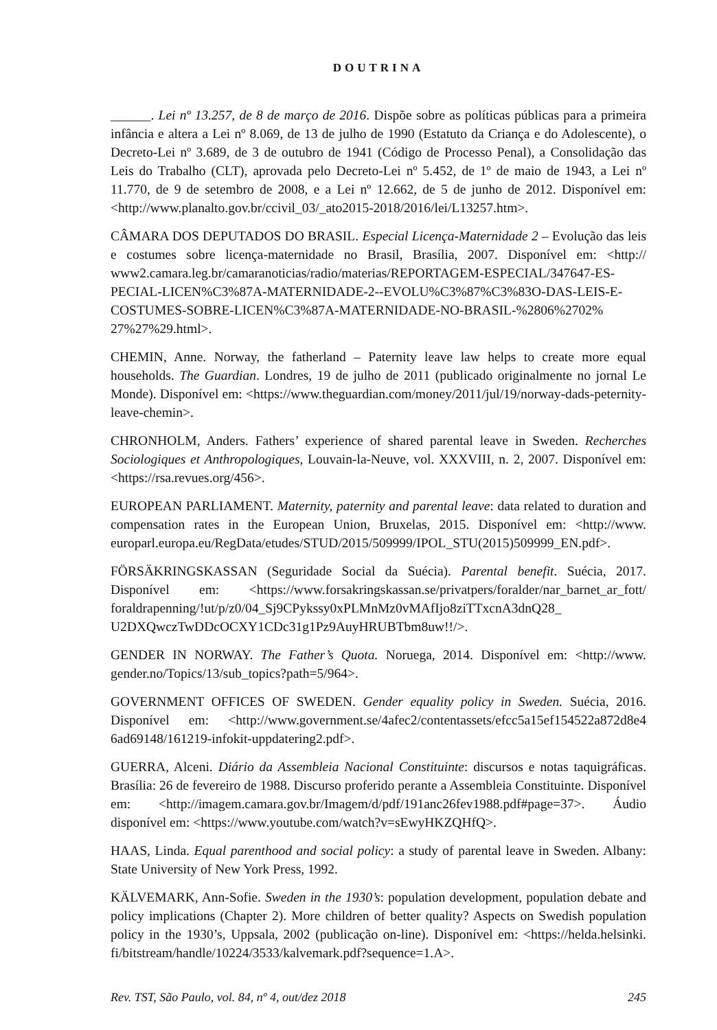DOUTRINA
______. Lei nº 13.257, de 8 de março de 2016. Dispõe sobre as políticas públicas para a primeira infância e altera a Lei nº 8.069, de 13 de julho de 1990 (Estatuto da Criança e do Adolescente), o Decreto-Lei nº 3.689, de 3 de outubro de 1941 (Código de Processo Penal), a Consolidação das Leis do Trabalho (CLT), aprovada pelo Decreto-Lei nº 5.452, de 1º de maio de 1943, a Lei nº 11.770, de 9 de setembro de 2008, e a Lei nº 12.662, de 5 de junho de 2012. Disponível em: <http://www.planalto.gov.br/ccivil_03/_ato2015-2018/2016/lei/L13257.htm>.
CÂMARA DOS DEPUTADOS DO BRASIL. Especial Licença-Maternidade 2 – Evolução das leis e costumes sobre licença-maternidade no Brasil, Brasília, 2007. Disponível em: <http:// www2.camara.leg.br/camaranoticias/radio/materias/REPORTAGEM-ESPECIAL/347647-ES-PECIAL-LICEN%C3%87A-MATERNIDADE-2--EVOLU%C3%87%C3%83O-DAS-LEIS-E-COSTUMES-SOBRE-LICEN%C3%87A-MATERNIDADE-NO-BRASIL-%2806%2702% 27%27%29.html>.
CHEMIN, Anne. Norway, the fatherland – Paternity leave law helps to create more equal households. The Guardian. Londres, 19 de julho de 2011 (publicado originalmente no jornal Le Monde). Disponível em: <https://www.theguardian.com/money/2011/jul/19/norway-dads-peternity-leave-chemin>.
CHRONHOLM, Anders. Fathers’ experience of shared parental leave in Sweden. Recherches Sociologiques et Anthropologiques, Louvain-la-Neuve, vol. XXXVIII, n. 2, 2007. Disponível em: <https://rsa.revues.org/456>.
EUROPEAN PARLIAMENT. Maternity, paternity and parental leave: data related to duration and compensation rates in the European Union, Bruxelas, 2015. Disponível em: <http://www. europarl.europa.eu/RegData/etudes/STUD/2015/509999/IPOL_STU(2015)509999_EN.pdf>.
FÖRSÄKRINGSKASSAN (Seguridade Social da Suécia). Parental benefit. Suécia, 2017. Disponível em: <https://www.forsakringskassan.se/privatpers/foralder/nar_barnet_ar_fott/ foraldrapenning/!ut/p/z0/04_Sj9CPykssy0xPLMnMz0vMAfIjo8ziTTxcnA3dnQ28_ U2DXQwczTwDDcOCXY1CDc31g1Pz9AuyHRUBTbm8uw!!/>.
GENDER IN NORWAY. The Father’s Quota. Noruega, 2014. Disponível em: <http://www. gender.no/Topics/13/sub_topics?path=5/964>.
GOVERNMENT OFFICES OF SWEDEN. Gender equality policy in Sweden. Suécia, 2016. Disponível em: <http://www.government.se/4afec2/contentassets/efcc5a15ef154522a872d8e4 6ad69148/161219-infokit-uppdatering2.pdf>.
GUERRA, Alceni. Diário da Assembleia Nacional Constituinte: discursos e notas taquigráficas. Brasília: 26 de fevereiro de 1988. Discurso proferido perante a Assembleia Constituinte. Disponível em: <http://imagem.camara.gov.br/Imagem/d/pdf/191anc26fev1988.pdf#page=37>. Áudio disponível em: <https://www.youtube.com/watch?v=sEwyHKZQHfQ>.
HAAS, Linda. Equal parenthood and social policy: a study of parental leave in Sweden. Albany: State University of New York Press, 1992.
KÄLVEMARK, Ann-Sofie. Sweden in the 1930’s: population development, population debate and policy implications (Chapter 2). More children of better quality? Aspects on Swedish population policy in the 1930’s, Uppsala, 2002 (publicação on-line). Disponível em: <https://helda.helsinki. fi/bitstream/handle/10224/3533/kalvemark.pdf?sequence=1.A>.
Rev. TST, São Paulo, vol. 84, nº 4, out/dez 2018 245